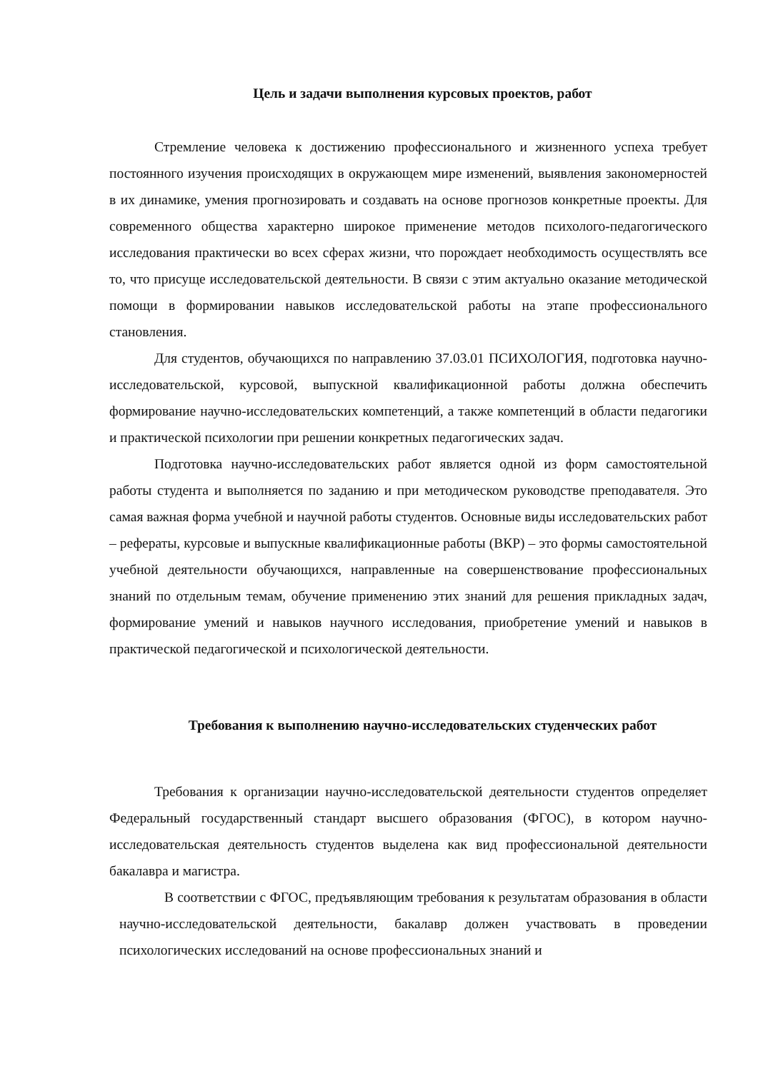Цель и задачи выполнения курсовых проектов, работ
Стремление человека к достижению профессионального и жизненного успеха требует постоянного изучения происходящих в окружающем мире изменений, выявления закономерностей в их динамике, умения прогнозировать и создавать на основе прогнозов конкретные проекты. Для современного общества характерно широкое применение методов психолого-педагогического исследования практически во всех сферах жизни, что порождает необходимость осуществлять все то, что присуще исследовательской деятельности. В связи с этим актуально оказание методической помощи в формировании навыков исследовательской работы на этапе профессионального становления.
Для студентов, обучающихся по направлению 37.03.01 ПСИХОЛОГИЯ, подготовка научно-исследовательской, курсовой, выпускной квалификационной работы должна обеспечить формирование научно-исследовательских компетенций, а также компетенций в области педагогики и практической психологии при решении конкретных педагогических задач.
Подготовка научно-исследовательских работ является одной из форм самостоятельной работы студента и выполняется по заданию и при методическом руководстве преподавателя. Это самая важная форма учебной и научной работы студентов. Основные виды исследовательских работ – рефераты, курсовые и выпускные квалификационные работы (ВКР) – это формы самостоятельной учебной деятельности обучающихся, направленные на совершенствование профессиональных знаний по отдельным темам, обучение применению этих знаний для решения прикладных задач, формирование умений и навыков научного исследования, приобретение умений и навыков в практической педагогической и психологической деятельности.
Требования к выполнению научно-исследовательских студенческих работ
Требования к организации научно-исследовательской деятельности студентов определяет Федеральный государственный стандарт высшего образования (ФГОС), в котором научно-исследовательская деятельность студентов выделена как вид профессиональной деятельности бакалавра и магистра.
В соответствии с ФГОС, предъявляющим требования к результатам образования в области научно-исследовательской деятельности, бакалавр должен участвовать в проведении психологических исследований на основе профессиональных знаний и